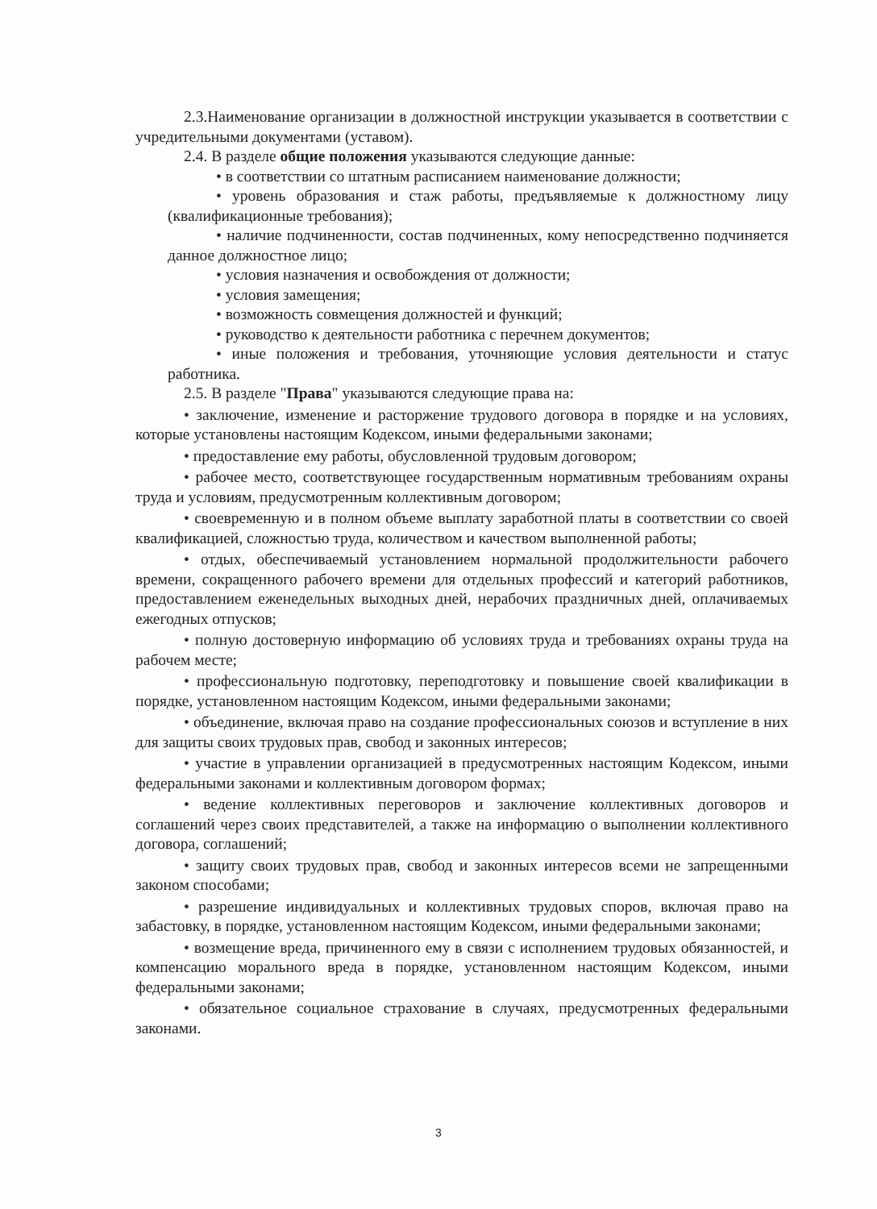2.3.Наименование организации в должностной инструкции указывается в соответствии с учредительными документами (уставом).
2.4. В разделе общие положения указываются следующие данные:
• в соответствии со штатным расписанием наименование должности;
• уровень образования и стаж работы, предъявляемые к должностному лицу (квалификационные требования);
• наличие подчиненности, состав подчиненных, кому непосредственно подчиняется данное должностное лицо;
• условия назначения и освобождения от должности;
• условия замещения;
• возможность совмещения должностей и функций;
• руководство к деятельности работника с перечнем документов;
• иные положения и требования, уточняющие условия деятельности и статус работника.
2.5. В разделе "Права" указываются следующие права на:
• заключение, изменение и расторжение трудового договора в порядке и на условиях, которые установлены настоящим Кодексом, иными федеральными законами;
• предоставление ему работы, обусловленной трудовым договором;
• рабочее место, соответствующее государственным нормативным требованиям охраны труда и условиям, предусмотренным коллективным договором;
• своевременную и в полном объеме выплату заработной платы в соответствии со своей квалификацией, сложностью труда, количеством и качеством выполненной работы;
• отдых, обеспечиваемый установлением нормальной продолжительности рабочего времени, сокращенного рабочего времени для отдельных профессий и категорий работников, предоставлением еженедельных выходных дней, нерабочих праздничных дней, оплачиваемых ежегодных отпусков;
• полную достоверную информацию об условиях труда и требованиях охраны труда на рабочем месте;
• профессиональную подготовку, переподготовку и повышение своей квалификации в порядке, установленном настоящим Кодексом, иными федеральными законами;
• объединение, включая право на создание профессиональных союзов и вступление в них для защиты своих трудовых прав, свобод и законных интересов;
• участие в управлении организацией в предусмотренных настоящим Кодексом, иными федеральными законами и коллективным договором формах;
• ведение коллективных переговоров и заключение коллективных договоров и соглашений через своих представителей, а также на информацию о выполнении коллективного договора, соглашений;
• защиту своих трудовых прав, свобод и законных интересов всеми не запрещенными законом способами;
• разрешение индивидуальных и коллективных трудовых споров, включая право на забастовку, в порядке, установленном настоящим Кодексом, иными федеральными законами;
• возмещение вреда, причиненного ему в связи с исполнением трудовых обязанностей, и компенсацию морального вреда в порядке, установленном настоящим Кодексом, иными федеральными законами;
• обязательное социальное страхование в случаях, предусмотренных федеральными законами.
3